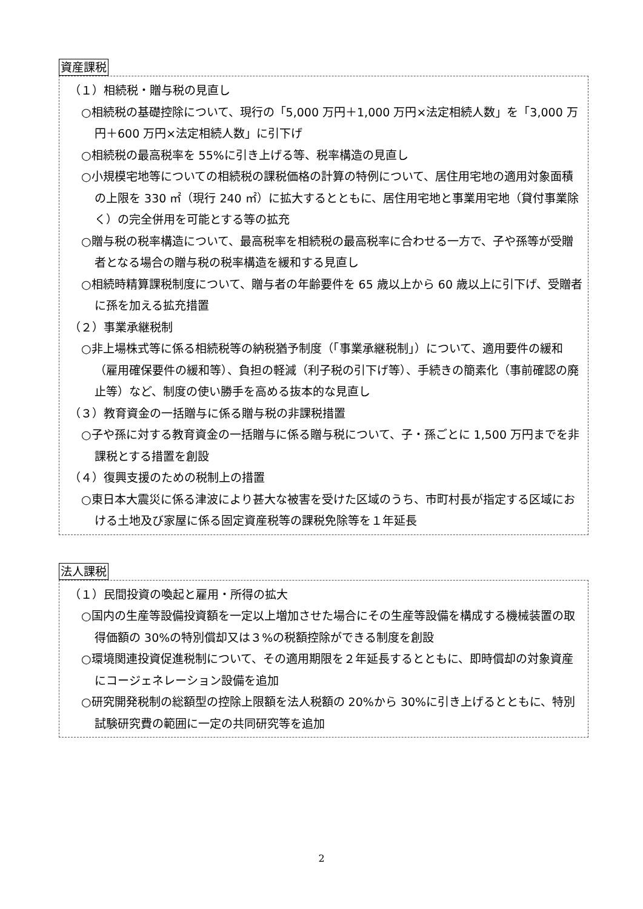資産課税
（１）相続税・贈与税の見直し
○相続税の基礎控除について、現行の「5,000 万円＋1,000 万円×法定相続人数」を「3,000 万円＋600 万円×法定相続人数」に引下げ
○相続税の最高税率を 55%に引き上げる等、税率構造の見直し
○小規模宅地等についての相続税の課税価格の計算の特例について、居住用宅地の適用対象面積の上限を 330 ㎡（現行 240 ㎡）に拡大するとともに、居住用宅地と事業用宅地（貸付事業除く）の完全併用を可能とする等の拡充
○贈与税の税率構造について、最高税率を相続税の最高税率に合わせる一方で、子や孫等が受贈者となる場合の贈与税の税率構造を緩和する見直し
○相続時精算課税制度について、贈与者の年齢要件を 65 歳以上から 60 歳以上に引下げ、受贈者に孫を加える拡充措置
（２）事業承継税制
○非上場株式等に係る相続税等の納税猶予制度（「事業承継税制」）について、適用要件の緩和（雇用確保要件の緩和等）、負担の軽減（利子税の引下げ等）、手続きの簡素化（事前確認の廃止等）など、制度の使い勝手を高める抜本的な見直し
（３）教育資金の一括贈与に係る贈与税の非課税措置
○子や孫に対する教育資金の一括贈与に係る贈与税について、子・孫ごとに 1,500 万円までを非課税とする措置を創設
（４）復興支援のための税制上の措置
○東日本大震災に係る津波により甚大な被害を受けた区域のうち、市町村長が指定する区域における土地及び家屋に係る固定資産税等の課税免除等を１年延長
法人課税
（１）民間投資の喚起と雇用・所得の拡大
○国内の生産等設備投資額を一定以上増加させた場合にその生産等設備を構成する機械装置の取得価額の 30%の特別償却又は３%の税額控除ができる制度を創設
○環境関連投資促進税制について、その適用期限を２年延長するとともに、即時償却の対象資産にコージェネレーション設備を追加
○研究開発税制の総額型の控除上限額を法人税額の 20%から 30%に引き上げるとともに、特別試験研究費の範囲に一定の共同研究等を追加
2